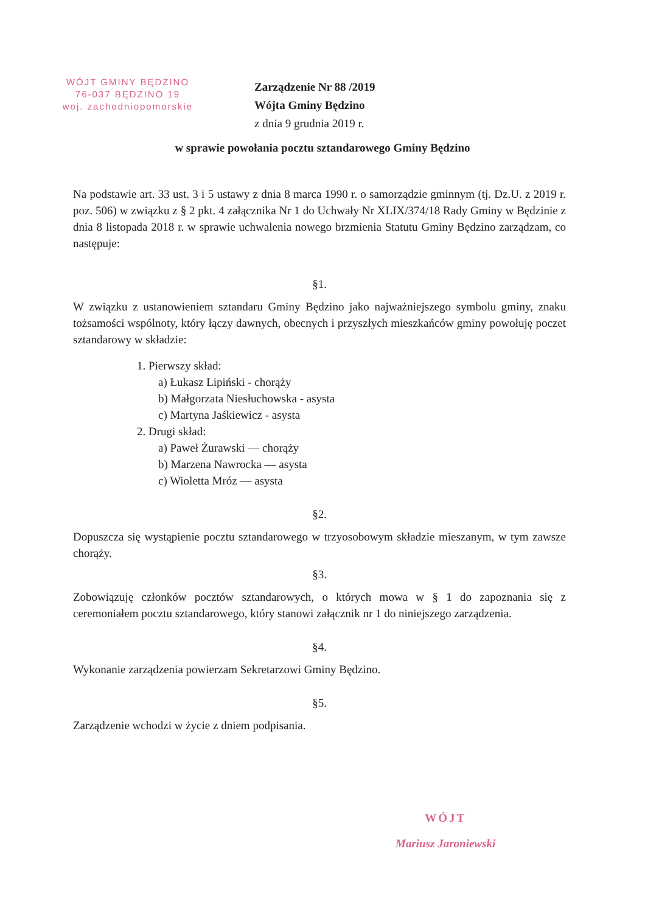WÓJT GMINY BĘDZINO
76-037 BĘDZINO 19
woj. zachodniopomorskie
Zarządzenie Nr 88 /2019
Wójta Gminy Będzino
z dnia 9 grudnia 2019 r.
w sprawie powołania pocztu sztandarowego Gminy Będzino
Na podstawie art. 33 ust. 3 i 5 ustawy z dnia 8 marca 1990 r. o samorządzie gminnym (tj. Dz.U. z 2019 r. poz. 506) w związku z § 2 pkt. 4 załącznika Nr 1 do Uchwały Nr XLIX/374/18 Rady Gminy w Będzinie z dnia 8 listopada 2018 r. w sprawie uchwalenia nowego brzmienia Statutu Gminy Będzino zarządzam, co następuje:
§1.
W związku z ustanowieniem sztandaru Gminy Będzino jako najważniejszego symbolu gminy, znaku tożsamości wspólnoty, który łączy dawnych, obecnych i przyszłych mieszkańców gminy powołuję poczet sztandarowy w składzie:
1. Pierwszy skład:
a) Łukasz Lipiński - chorąży
b) Małgorzata Niesłuchowska - asysta
c) Martyna Jaśkiewicz - asysta
2. Drugi skład:
a) Paweł Żurawski — chorąży
b) Marzena Nawrocka — asysta
c) Wioletta Mróz — asysta
§2.
Dopuszcza się wystąpienie pocztu sztandarowego w trzyosobowym składzie mieszanym, w tym zawsze chorąży.
§3.
Zobowiązuję członków pocztów sztandarowych, o których mowa w § 1 do zapoznania się z ceremoniałem pocztu sztandarowego, który stanowi załącznik nr 1 do niniejszego zarządzenia.
§4.
Wykonanie zarządzenia powierzam Sekretarzowi Gminy Będzino.
§5.
Zarządzenie wchodzi w życie z dniem podpisania.
WÓJT
Mariusz Jaroniewski